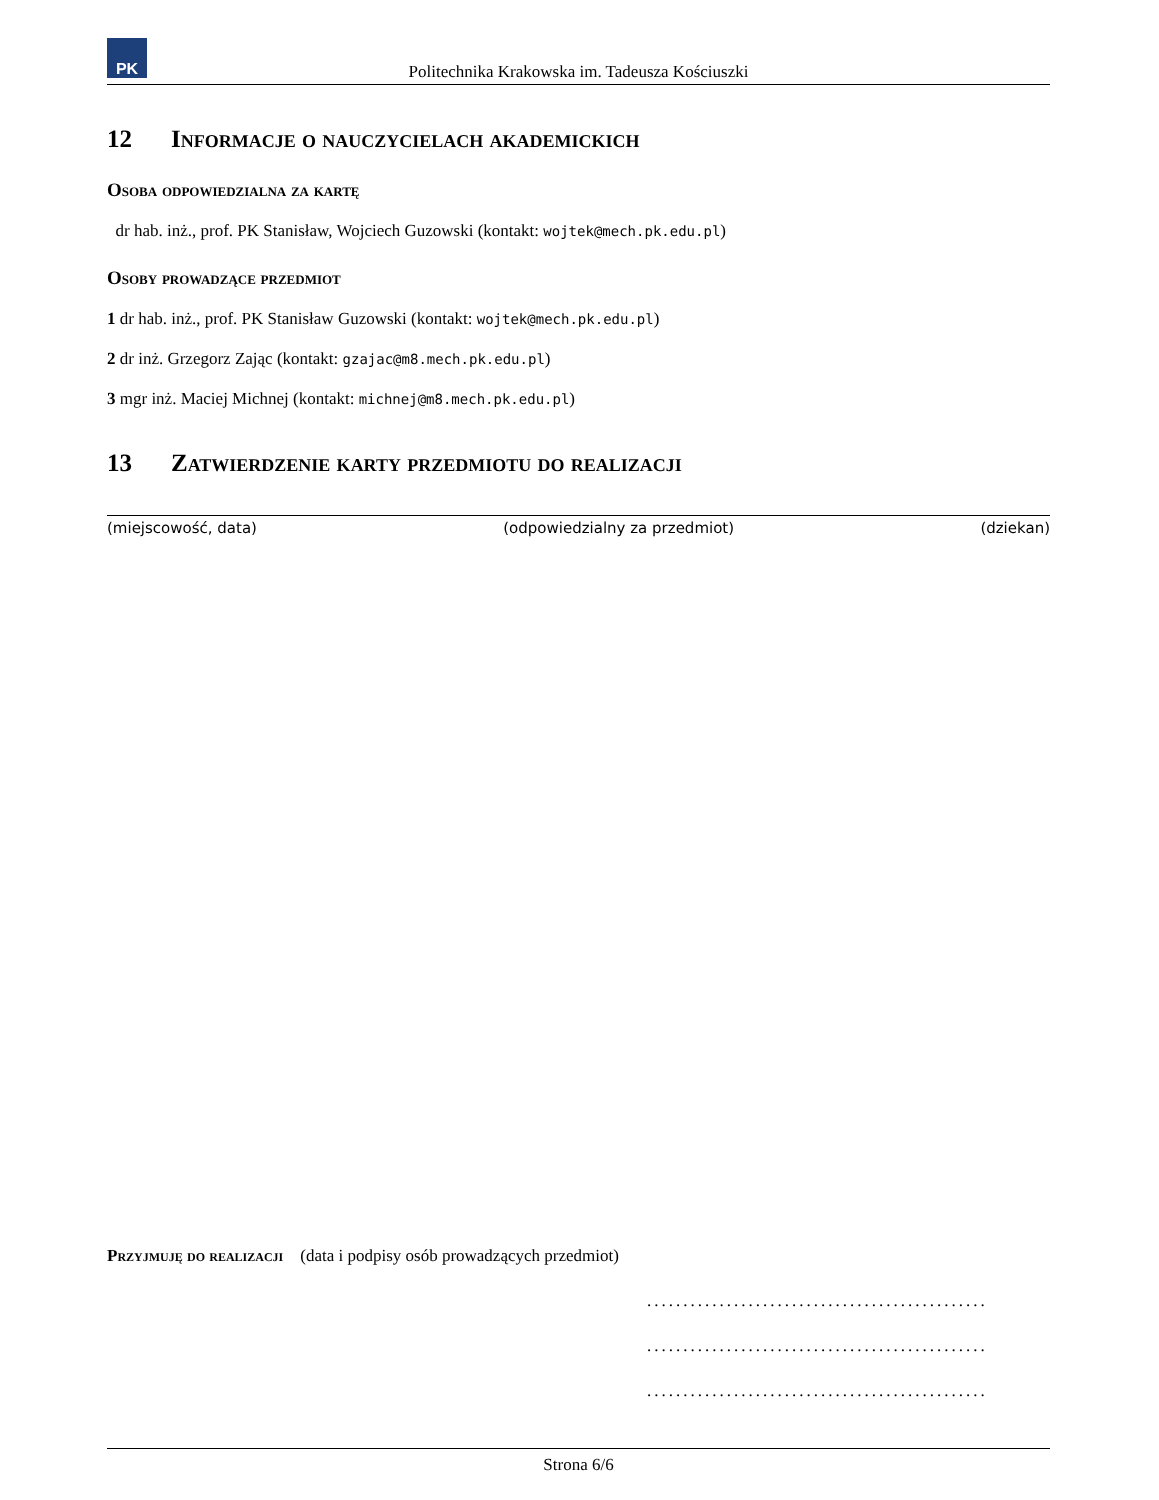PK
Politechnika Krakowska im. Tadeusza Kościuszki
12 Informacje o nauczycielach akademickich
Osoba odpowiedzialna za kartę
dr hab. inż., prof. PK Stanisław, Wojciech Guzowski (kontakt: wojtek@mech.pk.edu.pl)
Osoby prowadzące przedmiot
1 dr hab. inż., prof. PK Stanisław Guzowski (kontakt: wojtek@mech.pk.edu.pl)
2 dr inż. Grzegorz Zając (kontakt: gzajac@m8.mech.pk.edu.pl)
3 mgr inż. Maciej Michnej (kontakt: michnej@m8.mech.pk.edu.pl)
13 Zatwierdzenie karty przedmiotu do realizacji
(miejscowość, data) (odpowiedzialny za przedmiot) (dziekan)
Przyjmuję do realizacji (data i podpisy osób prowadzących przedmiot)
...............................................
...............................................
...............................................
Strona 6/6